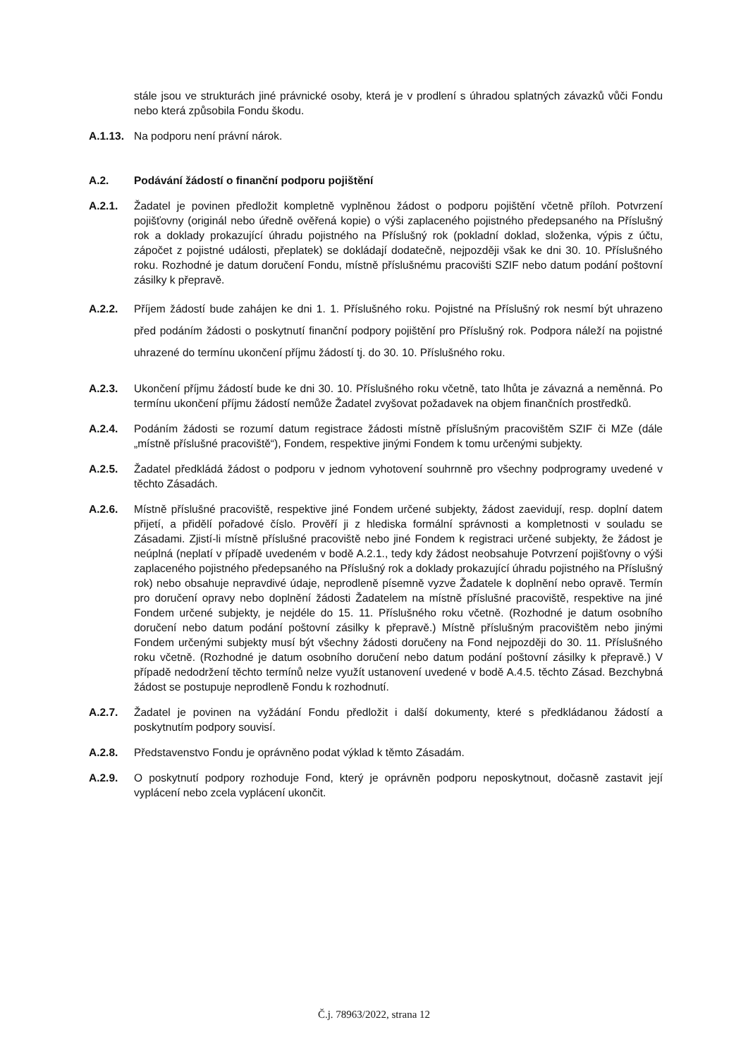stále jsou ve strukturách jiné právnické osoby, která je v prodlení s úhradou splatných závazků vůči Fondu nebo která způsobila Fondu škodu.
A.1.13.
Na podporu není právní nárok.
A.2. Podávání žádostí o finanční podporu pojištění
A.2.1. Žadatel je povinen předložit kompletně vyplněnou žádost o podporu pojištění včetně příloh. Potvrzení pojišťovny (originál nebo úředně ověřená kopie) o výši zaplaceného pojistného předepsaného na Příslušný rok a doklady prokazující úhradu pojistného na Příslušný rok (pokladní doklad, složenka, výpis z účtu, zápočet z pojistné události, přeplatek) se dokládají dodatečně, nejpozději však ke dni 30. 10. Příslušného roku. Rozhodné je datum doručení Fondu, místně příslušnému pracovišti SZIF nebo datum podání poštovní zásilky k přepravě.
A.2.2. Příjem žádostí bude zahájen ke dni 1. 1. Příslušného roku. Pojistné na Příslušný rok nesmí být uhrazeno před podáním žádosti o poskytnutí finanční podpory pojištění pro Příslušný rok. Podpora náleží na pojistné uhrazené do termínu ukončení příjmu žádostí tj. do 30. 10. Příslušného roku.
A.2.3. Ukončení příjmu žádostí bude ke dni 30. 10. Příslušného roku včetně, tato lhůta je závazná a neměnná. Po termínu ukončení příjmu žádostí nemůže Žadatel zvyšovat požadavek na objem finančních prostředků.
A.2.4. Podáním žádosti se rozumí datum registrace žádosti místně příslušným pracovištěm SZIF či MZe (dále „místně příslušné pracoviště“), Fondem, respektive jinými Fondem k tomu určenými subjekty.
A.2.5. Žadatel předkládá žádost o podporu v jednom vyhotovení souhrnně pro všechny podprogramy uvedené v těchto Zásadách.
A.2.6. Místně příslušné pracoviště, respektive jiné Fondem určené subjekty, žádost zaevidují, resp. doplní datem přijetí, a přidělí pořadové číslo. Prověří ji z hlediska formální správnosti a kompletnosti v souladu se Zásadami. Zjistí-li místně příslušné pracoviště nebo jiné Fondem k registraci určené subjekty, že žádost je neúplná (neplatí v případě uvedeném v bodě A.2.1., tedy kdy žádost neobsahuje Potvrzení pojišťovny o výši zaplaceného pojistného předepsaného na Příslušný rok a doklady prokazující úhradu pojistného na Příslušný rok) nebo obsahuje nepravdivé údaje, neprodleně písemně vyzve Žadatele k doplnění nebo opravě. Termín pro doručení opravy nebo doplnění žádosti Žadatelem na místně příslušné pracoviště, respektive na jiné Fondem určené subjekty, je nejdéle do 15. 11. Příslušného roku včetně. (Rozhodné je datum osobního doručení nebo datum podání poštovní zásilky k přepravě.) Místně příslušným pracovištěm nebo jinými Fondem určenými subjekty musí být všechny žádosti doručeny na Fond nejpozději do 30. 11. Příslušného roku včetně. (Rozhodné je datum osobního doručení nebo datum podání poštovní zásilky k přepravě.) V případě nedodržení těchto termínů nelze využít ustanovení uvedené v bodě A.4.5. těchto Zásad. Bezchybná žádost se postupuje neprodleně Fondu k rozhodnutí.
A.2.7. Žadatel je povinen na vyžádání Fondu předložit i další dokumenty, které s předkládanou žádostí a poskytnutím podpory souvisí.
A.2.8. Představenstvo Fondu je oprávněno podat výklad k těmto Zásadám.
A.2.9. O poskytnutí podpory rozhoduje Fond, který je oprávněn podporu neposkytnout, dočasně zastavit její vyplácení nebo zcela vyplácení ukončit.
Č.j. 78963/2022, strana 12